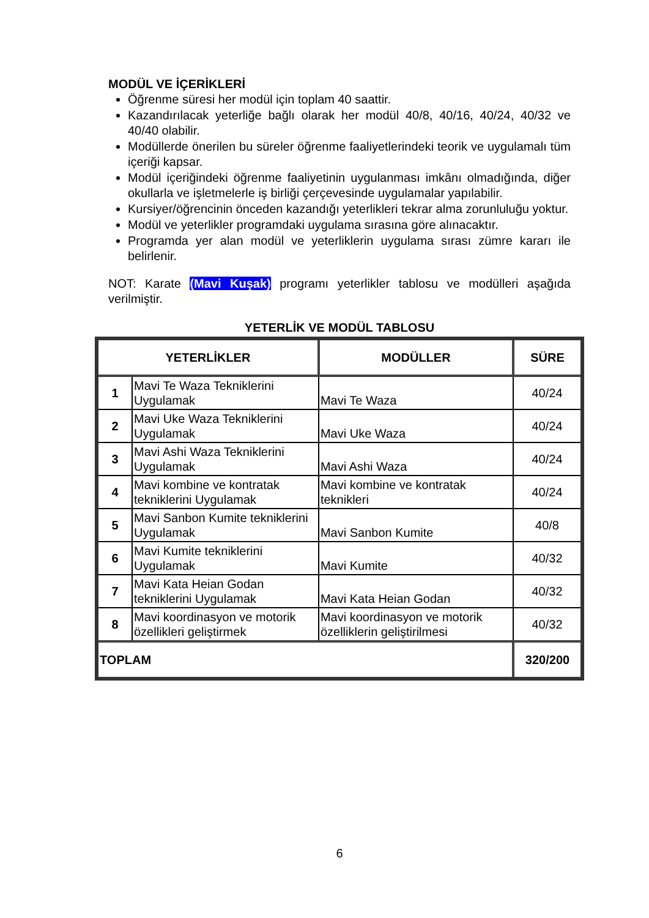MODÜL VE İÇERİKLERİ
Öğrenme süresi her modül için toplam 40 saattir.
Kazandırılacak yeterliğe bağlı olarak her modül 40/8, 40/16, 40/24, 40/32 ve 40/40 olabilir.
Modüllerde önerilen bu süreler öğrenme faaliyetlerindeki teorik ve uygulamalı tüm içeriği kapsar.
Modül içeriğindeki öğrenme faaliyetinin uygulanması imkânı olmadığında, diğer okullarla ve işletmelerle iş birliği çerçevesinde uygulamalar yapılabilir.
Kursiyer/öğrencinin önceden kazandığı yeterlikleri tekrar alma zorunluluğu yoktur.
Modül ve yeterlikler programdaki uygulama sırasına göre alınacaktır.
Programda yer alan modül ve yeterliklerin uygulama sırası zümre kararı ile belirlenir.
NOT: Karate (Mavi Kuşak) programı yeterlikler tablosu ve modülleri aşağıda verilmiştir.
YETERLİK VE MODÜL TABLOSU
| YETERLİKLER | | MODÜLLER | SÜRE |
| --- | --- | --- | --- |
| 1 | Mavi Te Waza Tekniklerini Uygulamak | Mavi Te Waza | 40/24 |
| 2 | Mavi Uke Waza Tekniklerini Uygulamak | Mavi Uke Waza | 40/24 |
| 3 | Mavi Ashi Waza Tekniklerini Uygulamak | Mavi Ashi Waza | 40/24 |
| 4 | Mavi kombine ve kontratak tekniklerini Uygulamak | Mavi kombine ve kontratak teknikleri | 40/24 |
| 5 | Mavi Sanbon Kumite tekniklerini Uygulamak | Mavi Sanbon Kumite | 40/8 |
| 6 | Mavi Kumite tekniklerini Uygulamak | Mavi Kumite | 40/32 |
| 7 | Mavi Kata Heian Godan tekniklerini Uygulamak | Mavi Kata Heian Godan | 40/32 |
| 8 | Mavi koordinasyon ve motorik özellikleri geliştirmek | Mavi koordinasyon ve motorik özelliklerin geliştirilmesi | 40/32 |
| TOPLAM | | | 320/200 |
6